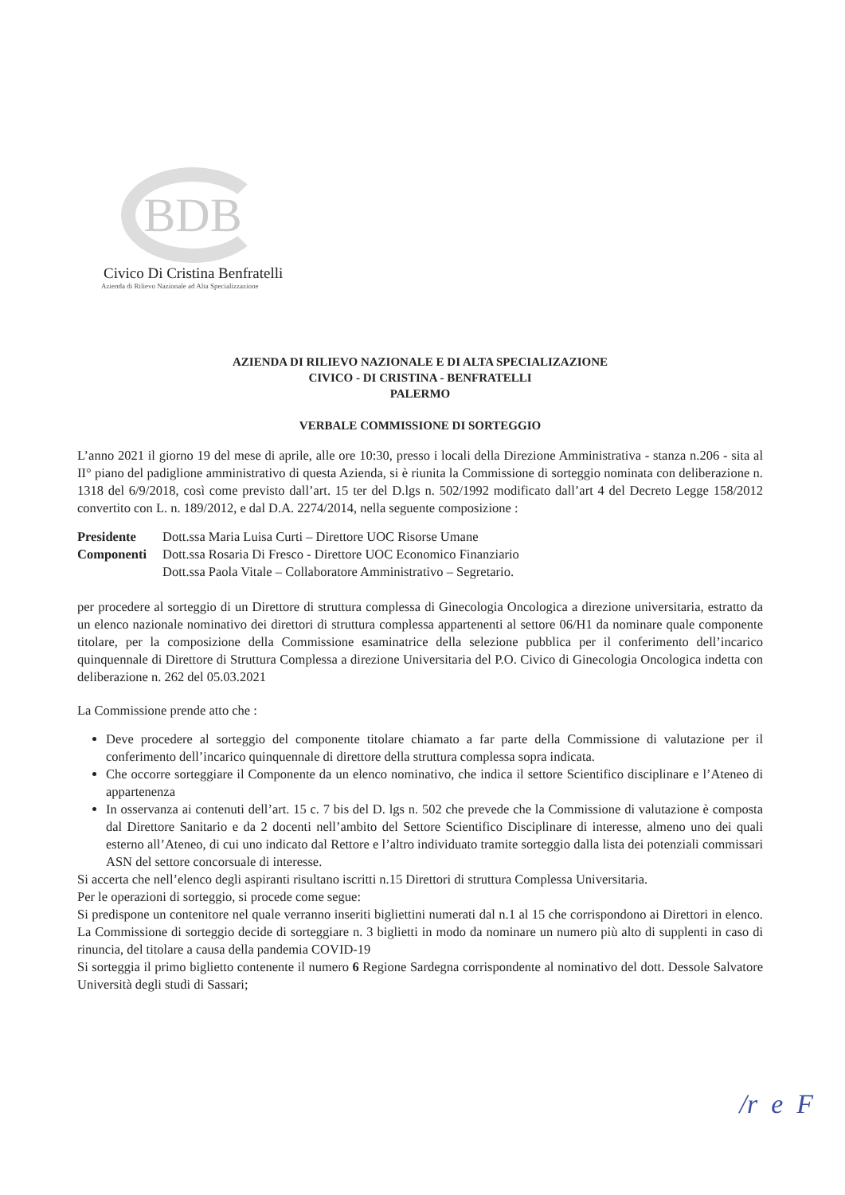BDB
Civico Di Cristina Benfratelli
Azienda di Rilievo Nazionale ad Alta Specializzazione
AZIENDA DI RILIEVO NAZIONALE E DI ALTA SPECIALIZAZIONE
CIVICO - DI CRISTINA - BENFRATELLI
PALERMO
VERBALE COMMISSIONE DI SORTEGGIO
L’anno 2021 il giorno 19 del mese di aprile, alle ore 10:30, presso i locali della Direzione Amministrativa - stanza n.206 - sita al II° piano del padiglione amministrativo di questa Azienda, si è riunita la Commissione di sorteggio nominata con deliberazione n. 1318 del 6/9/2018, così come previsto dall’art. 15 ter del D.lgs n. 502/1992 modificato dall’art 4 del Decreto Legge 158/2012 convertito con L. n. 189/2012, e dal D.A. 2274/2014, nella seguente composizione :
| Presidente | Dott.ssa Maria Luisa Curti – Direttore UOC Risorse Umane |
| Componenti | Dott.ssa Rosaria Di Fresco - Direttore UOC Economico Finanziario |
| | Dott.ssa Paola Vitale – Collaboratore Amministrativo – Segretario. |
per procedere al sorteggio di un Direttore di struttura complessa di Ginecologia Oncologica a direzione universitaria, estratto da un elenco nazionale nominativo dei direttori di struttura complessa appartenenti al settore 06/H1 da nominare quale componente titolare, per la composizione della Commissione esaminatrice della selezione pubblica per il conferimento dell’incarico quinquennale di Direttore di Struttura Complessa a direzione Universitaria del P.O. Civico di Ginecologia Oncologica indetta con deliberazione n. 262 del 05.03.2021
La Commissione prende atto che :
Deve procedere al sorteggio del componente titolare chiamato a far parte della Commissione di valutazione per il conferimento dell’incarico quinquennale di direttore della struttura complessa sopra indicata.
Che occorre sorteggiare il Componente da un elenco nominativo, che indica il settore Scientifico disciplinare e l’Ateneo di appartenenza
In osservanza ai contenuti dell’art. 15 c. 7 bis del D. lgs n. 502 che prevede che la Commissione di valutazione è composta dal Direttore Sanitario e da 2 docenti nell’ambito del Settore Scientifico Disciplinare di interesse, almeno uno dei quali esterno all’Ateneo, di cui uno indicato dal Rettore e l’altro individuato tramite sorteggio dalla lista dei potenziali commissari ASN del settore concorsuale di interesse.
Si accerta che nell’elenco degli aspiranti risultano iscritti n.15 Direttori di struttura Complessa Universitaria.
Per le operazioni di sorteggio, si procede come segue:
Si predispone un contenitore nel quale verranno inseriti bigliettini numerati dal n.1 al 15 che corrispondono ai Direttori in elenco. La Commissione di sorteggio decide di sorteggiare n. 3 biglietti in modo da nominare un numero più alto di supplenti in caso di rinuncia, del titolare a causa della pandemia COVID-19
Si sorteggia il primo biglietto contenente il numero 6 Regione Sardegna corrispondente al nominativo del dott. Dessole Salvatore Università degli studi di Sassari;
/r e F